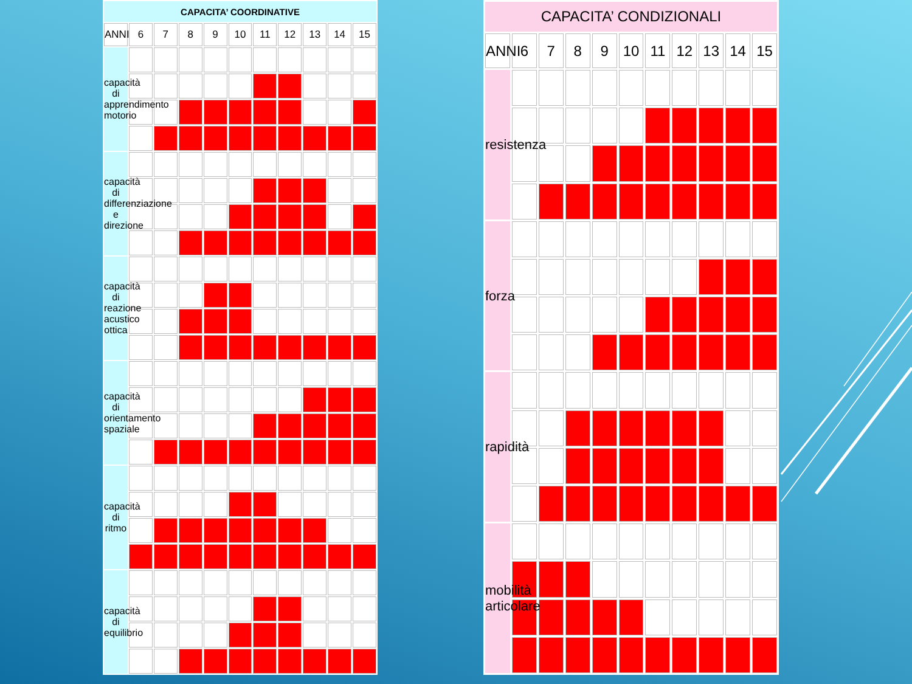| CAPACITA’ COORDINATIVE | | | | | | | | | | |
| --- | --- | --- | --- | --- | --- | --- | --- | --- | --- | --- |
| ANNI | 6 | 7 | 8 | 9 | 10 | 11 | 12 | 13 | 14 | 15 |
| capacità di apprendimento motorio | | | | | | | | | | |
| capacità di differenziazione e direzione | | | | | | | | | | |
| capacità di reazione acustico ottica | | | | | | | | | | |
| capacità di orientamento spaziale | | | | | | | | | | |
| capacità di ritmo | | | | | | | | | | |
| capacità di equilibrio | | | | | | | | | | |
| CAPACITA’ CONDIZIONALI | | | | | | | | | | |
| --- | --- | --- | --- | --- | --- | --- | --- | --- | --- | --- |
| ANNI | 6 | 7 | 8 | 9 | 10 | 11 | 12 | 13 | 14 | 15 |
| resistenza | | | | | | | | | | |
| forza | | | | | | | | | | |
| rapidità | | | | | | | | | | |
| mobilità articolare | | | | | | | | | | |